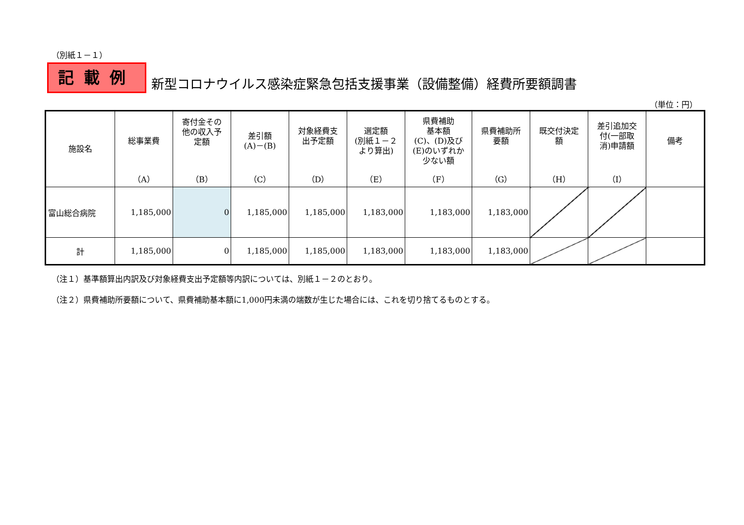（別紙１－１）
記載例
新型コロナウイルス感染症緊急包括支援事業（設備整備）経費所要額調書
（単位：円）
| 施設名 | 総事業費 （A） | 寄付金その 他の収入予 定額 （B） | 差引額 (A)－(B) （C） | 対象経費支 出予定額 （D） | 選定額 (別紙１－２ より算出) （E） | 県費補助 基本額 (C)、(D)及び (E)のいずれか 少ない額 （F） | 県費補助所 要額 （G） | 既交付決定 額 （H） | 差引追加交 付(一部取 消)申請額 （I） | 備考 |
| --- | --- | --- | --- | --- | --- | --- | --- | --- | --- | --- |
| 富山総合病院 | 1,185,000 | 0 | 1,185,000 | 1,185,000 | 1,183,000 | 1,183,000 | 1,183,000 | | | |
| 計 | 1,185,000 | 0 | 1,185,000 | 1,185,000 | 1,183,000 | 1,183,000 | 1,183,000 | | | |
（注１）基準額算出内訳及び対象経費支出予定額等内訳については、別紙１－２のとおり。
（注２）県費補助所要額について、県費補助基本額に1,000円未満の端数が生じた場合には、これを切り捨てるものとする。